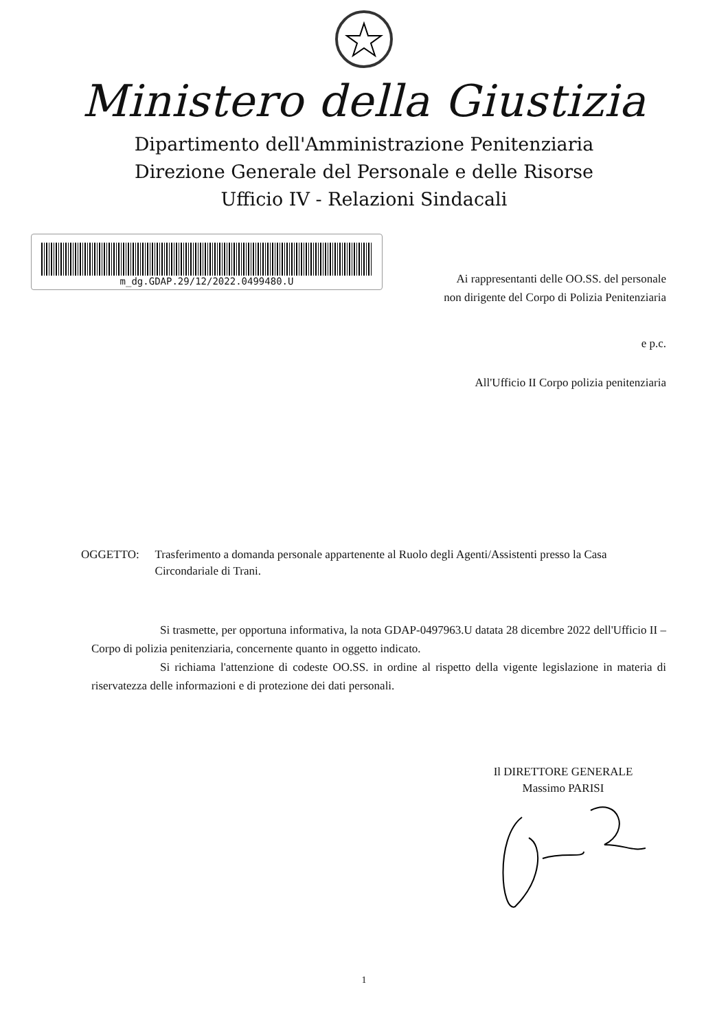Ministero della Giustizia
Dipartimento dell'Amministrazione Penitenziaria
Direzione Generale del Personale e delle Risorse
Ufficio IV - Relazioni Sindacali
m_dg.GDAP.29/12/2022.0499480.U
Ai rappresentanti delle OO.SS. del personale
non dirigente del Corpo di Polizia Penitenziaria
e p.c.
All'Ufficio II Corpo polizia penitenziaria
OGGETTO: Trasferimento a domanda personale appartenente al Ruolo degli Agenti/Assistenti presso la Casa Circondariale di Trani.
Si trasmette, per opportuna informativa, la nota GDAP-0497963.U datata 28 dicembre 2022 dell'Ufficio II – Corpo di polizia penitenziaria, concernente quanto in oggetto indicato.
Si richiama l'attenzione di codeste OO.SS. in ordine al rispetto della vigente legislazione in materia di riservatezza delle informazioni e di protezione dei dati personali.
Il DIRETTORE GENERALE
Massimo PARISI
1